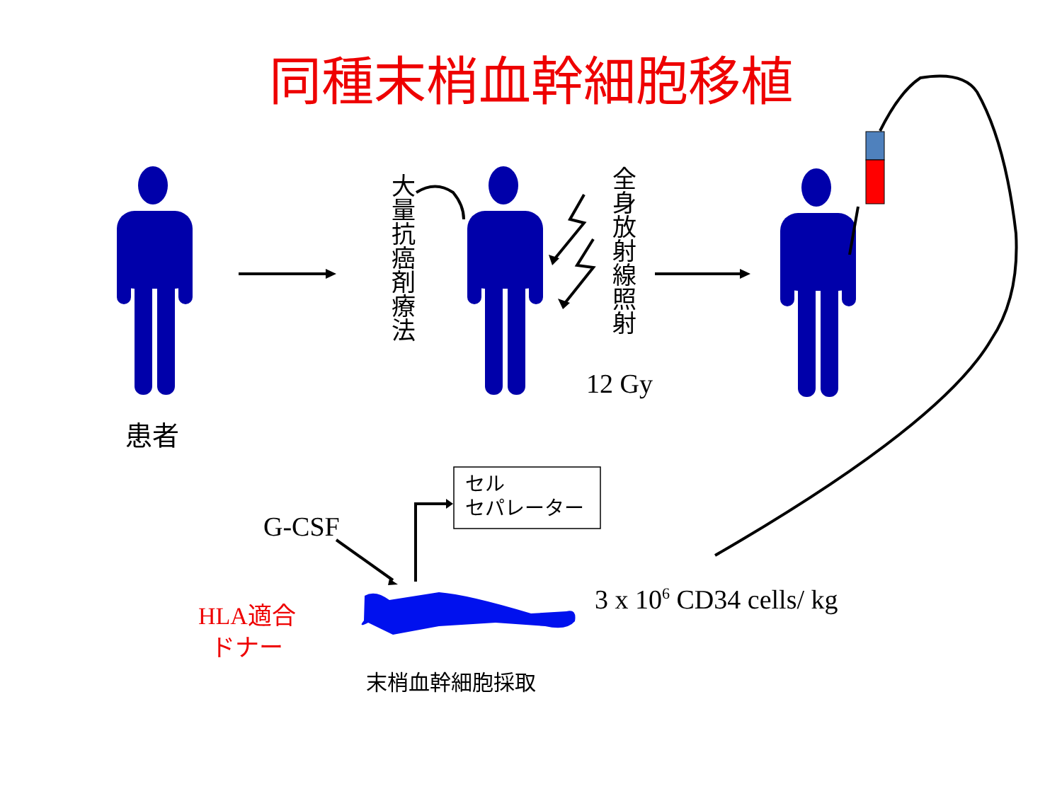同種末梢血幹細胞移植
大量抗癌剤療法
全身放射線照射
12 Gy
患者
セル
セパレーター
G-CSF
HLA適合
ドナー
3 x 10<sup>6</sup> CD34 cells/ kg
末梢血幹細胞採取